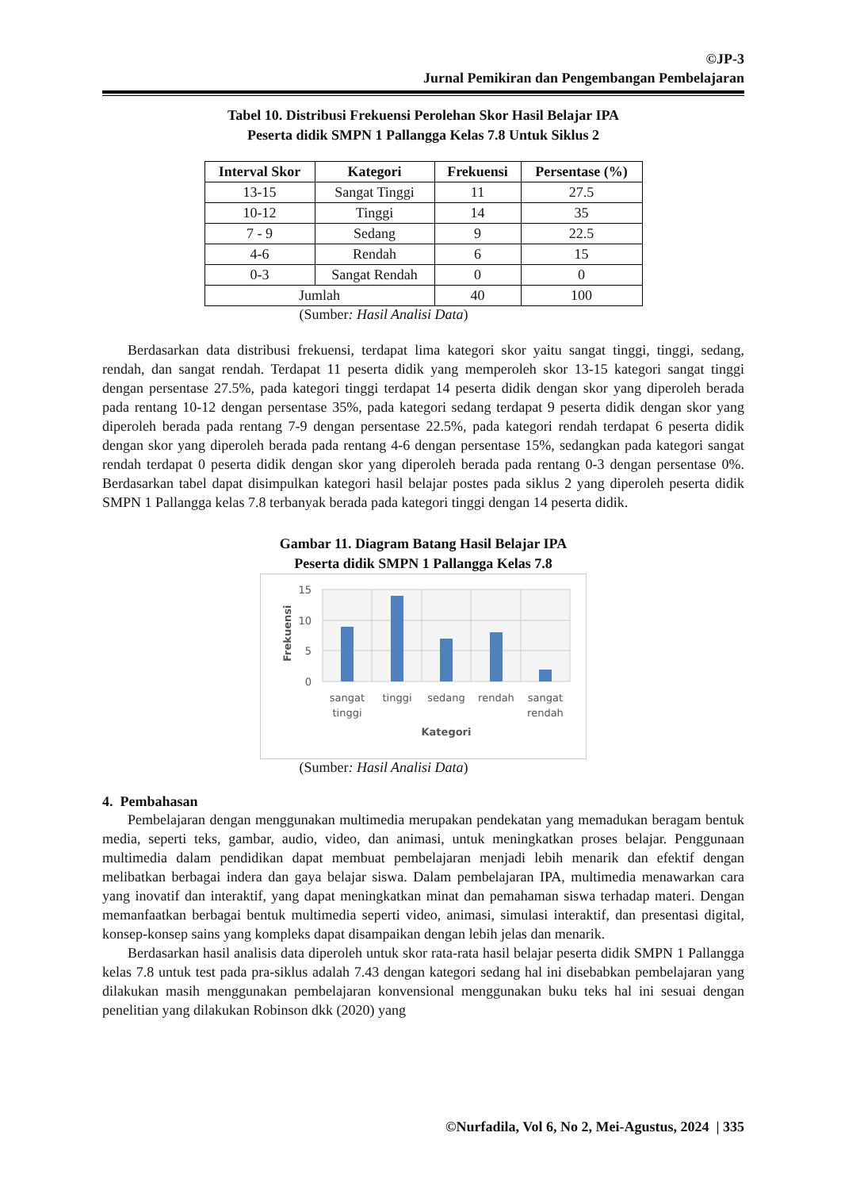©JP-3
Jurnal Pemikiran dan Pengembangan Pembelajaran
Tabel 10. Distribusi Frekuensi Perolehan Skor Hasil Belajar IPA
Peserta didik SMPN 1 Pallangga Kelas 7.8 Untuk Siklus 2
| Interval Skor | Kategori | Frekuensi | Persentase (%) |
| --- | --- | --- | --- |
| 13-15 | Sangat Tinggi | 11 | 27.5 |
| 10-12 | Tinggi | 14 | 35 |
| 7 - 9 | Sedang | 9 | 22.5 |
| 4-6 | Rendah | 6 | 15 |
| 0-3 | Sangat Rendah | 0 | 0 |
| Jumlah | | 40 | 100 |
(Sumber: Hasil Analisi Data)
Berdasarkan data distribusi frekuensi, terdapat lima kategori skor yaitu sangat tinggi, tinggi, sedang, rendah, dan sangat rendah. Terdapat 11 peserta didik yang memperoleh skor 13-15 kategori sangat tinggi dengan persentase 27.5%, pada kategori tinggi terdapat 14 peserta didik dengan skor yang diperoleh berada pada rentang 10-12 dengan persentase 35%, pada kategori sedang terdapat 9 peserta didik dengan skor yang diperoleh berada pada rentang 7-9 dengan persentase 22.5%, pada kategori rendah terdapat 6 peserta didik dengan skor yang diperoleh berada pada rentang 4-6 dengan persentase 15%, sedangkan pada kategori sangat rendah terdapat 0 peserta didik dengan skor yang diperoleh berada pada rentang 0-3 dengan persentase 0%. Berdasarkan tabel dapat disimpulkan kategori hasil belajar postes pada siklus 2 yang diperoleh peserta didik SMPN 1 Pallangga kelas 7.8 terbanyak berada pada kategori tinggi dengan 14 peserta didik.
Gambar 11. Diagram Batang Hasil Belajar IPA
Peserta didik SMPN 1 Pallangga Kelas 7.8
15
10
5
0
Frekuensi
sangat
tinggi
tinggi
sedang
rendah
sangat
rendah
Kategori
(Sumber: Hasil Analisi Data)
4. Pembahasan
Pembelajaran dengan menggunakan multimedia merupakan pendekatan yang memadukan beragam bentuk media, seperti teks, gambar, audio, video, dan animasi, untuk meningkatkan proses belajar. Penggunaan multimedia dalam pendidikan dapat membuat pembelajaran menjadi lebih menarik dan efektif dengan melibatkan berbagai indera dan gaya belajar siswa. Dalam pembelajaran IPA, multimedia menawarkan cara yang inovatif dan interaktif, yang dapat meningkatkan minat dan pemahaman siswa terhadap materi. Dengan memanfaatkan berbagai bentuk multimedia seperti video, animasi, simulasi interaktif, dan presentasi digital, konsep-konsep sains yang kompleks dapat disampaikan dengan lebih jelas dan menarik.
Berdasarkan hasil analisis data diperoleh untuk skor rata-rata hasil belajar peserta didik SMPN 1 Pallangga kelas 7.8 untuk test pada pra-siklus adalah 7.43 dengan kategori sedang hal ini disebabkan pembelajaran yang dilakukan masih menggunakan pembelajaran konvensional menggunakan buku teks hal ini sesuai dengan penelitian yang dilakukan Robinson dkk (2020) yang
©Nurfadila, Vol 6, No 2, Mei-Agustus, 2024 | 335